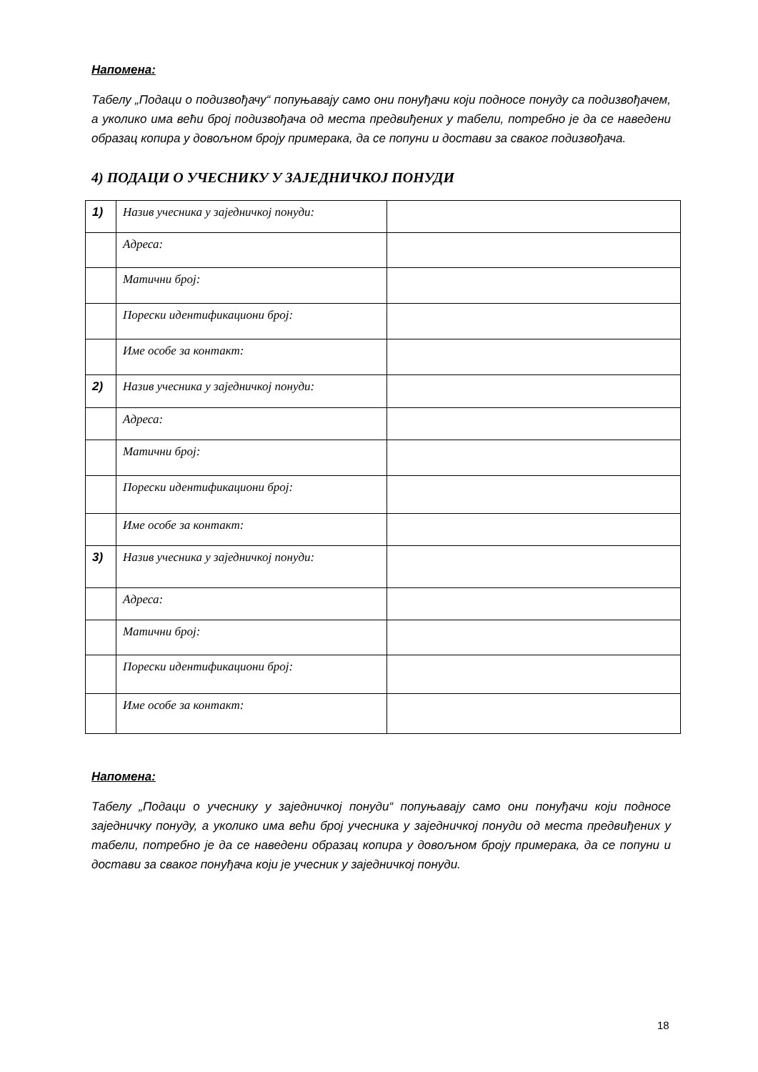Напомена:
Табелу „Подаци о подизвођачу“ попуњавају само они понуђачи који подносе понуду са подизвођачем, а уколико има већи број подизвођача од места предвиђених у табели, потребно је да се наведени образац копира у довољном броју примерака, да се попуни и достави за сваког подизвођача.
4) ПОДАЦИ О УЧЕСНИКУ У ЗАЈЕДНИЧКОЈ ПОНУДИ
| 1) | Назив учесника у заједничкој понуди: | |
| | Адреса: | |
| | Матични број: | |
| | Порески идентификациони број: | |
| | Име особе за контакт: | |
| 2) | Назив учесника у заједничкој понуди: | |
| | Адреса: | |
| | Матични број: | |
| | Порески идентификациони број: | |
| | Име особе за контакт: | |
| 3) | Назив учесника у заједничкој понуди: | |
| | Адреса: | |
| | Матични број: | |
| | Порески идентификациони број: | |
| | Име особе за контакт: | |
Напомена:
Табелу „Подаци о учеснику у заједничкој понуди“ попуњавају само они понуђачи који подносе заједничку понуду, а уколико има већи број учесника у заједничкој понуди од места предвиђених у табели, потребно је да се наведени образац копира у довољном броју примерака, да се попуни и достави за сваког понуђача који је учесник у заједничкој понуди.
18